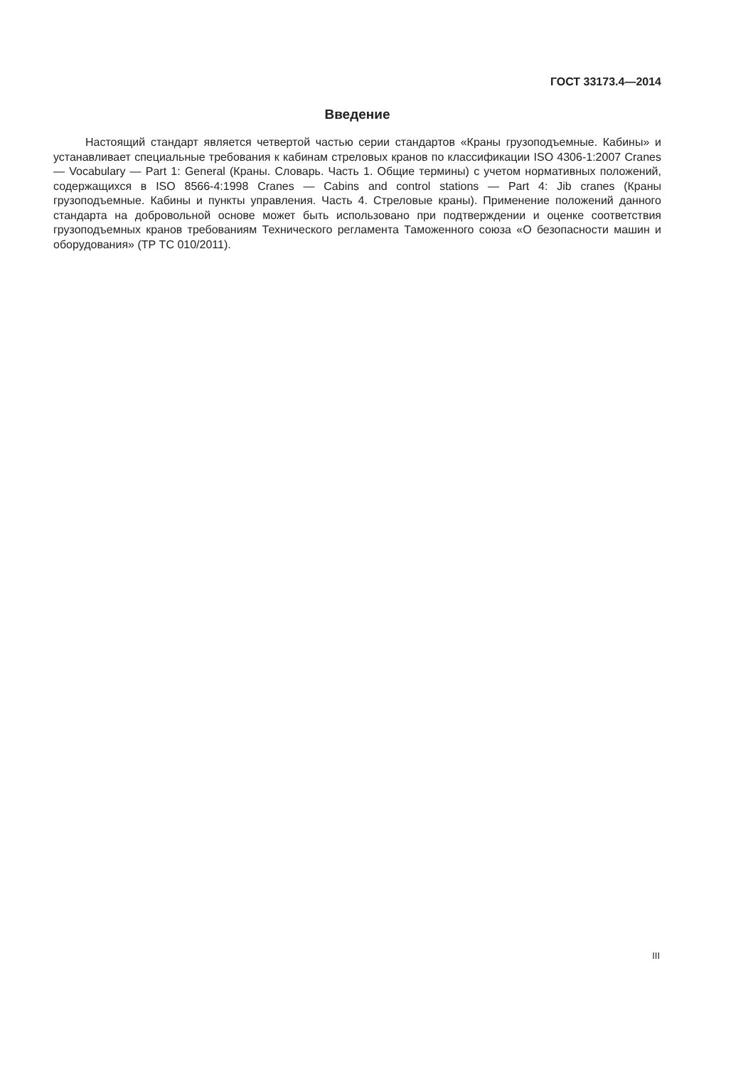ГОСТ 33173.4—2014
Введение
Настоящий стандарт является четвертой частью серии стандартов «Краны грузоподъемные. Кабины» и устанавливает специальные требования к кабинам стреловых кранов по классификации ISO 4306-1:2007 Cranes — Vocabulary — Part 1: General (Краны. Словарь. Часть 1. Общие термины) с учетом нормативных положений, содержащихся в ISO 8566-4:1998 Cranes — Cabins and control stations — Part 4: Jib cranes (Краны грузоподъемные. Кабины и пункты управления. Часть 4. Стреловые краны). Применение положений данного стандарта на добровольной основе может быть использовано при подтверждении и оценке соответствия грузоподъемных кранов требованиям Технического регламента Таможенного союза «О безопасности машин и оборудования» (ТР ТС 010/2011).
III